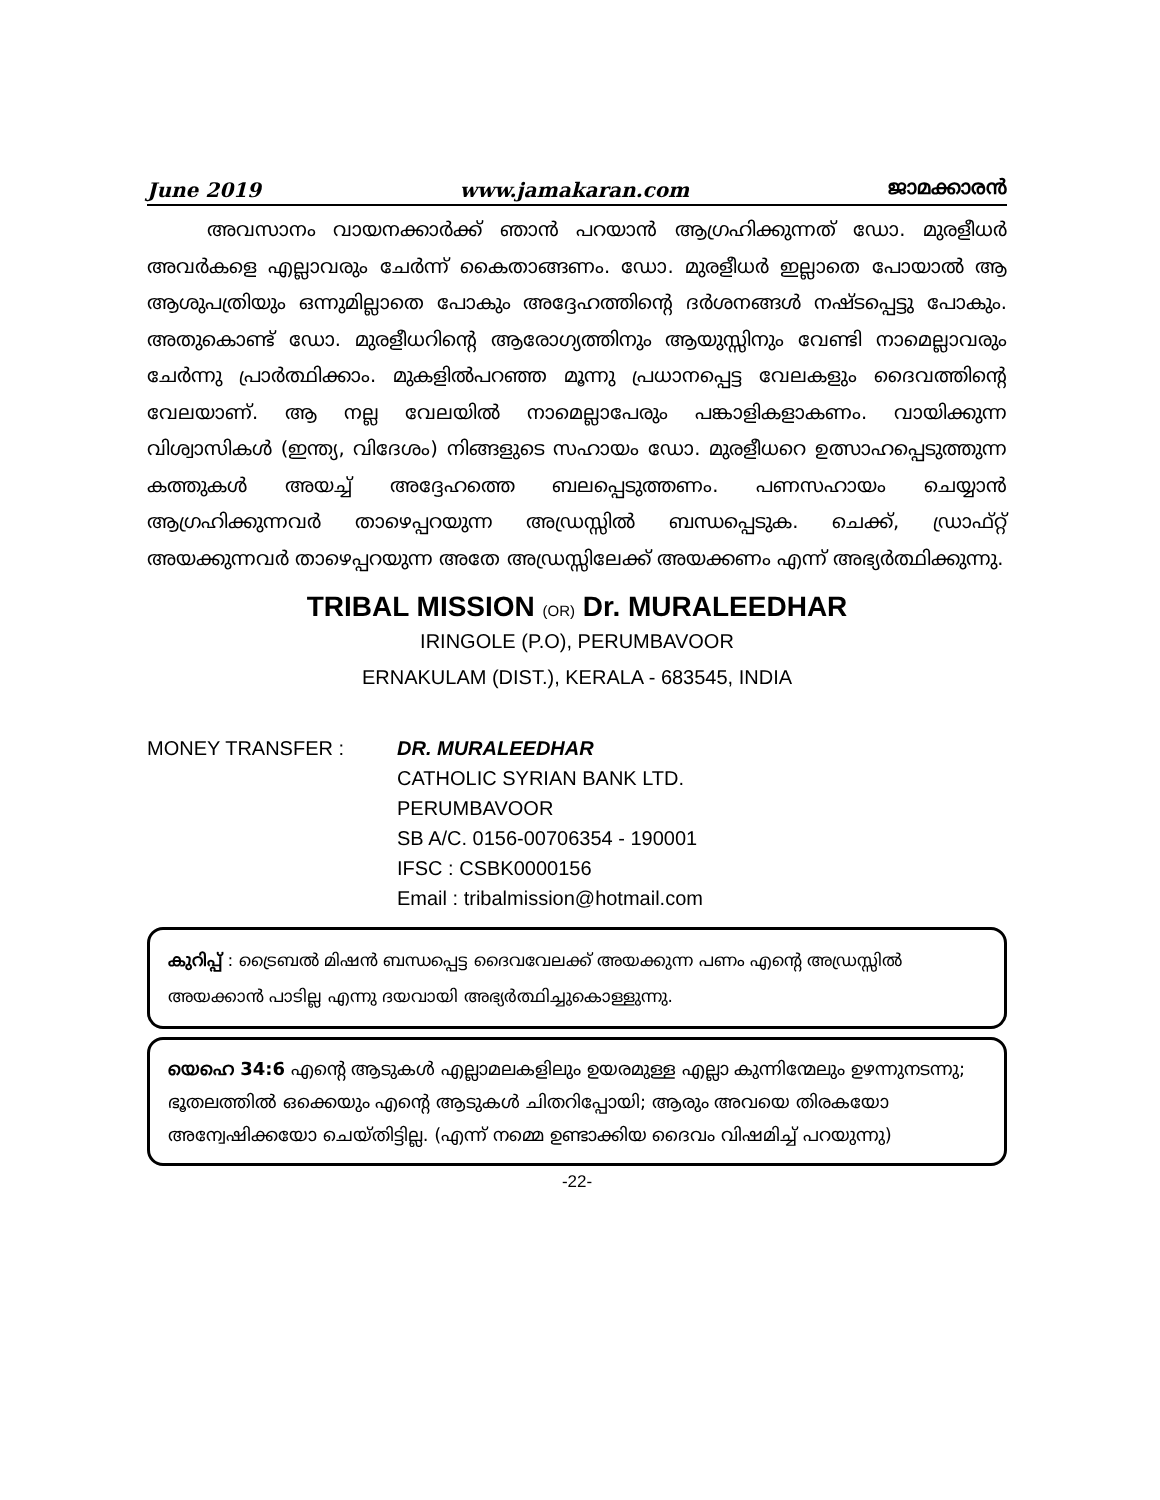June 2019 www.jamakaran.com ജാമക്കാരൻ
അവസാനം വായനക്കാർക്ക് ഞാൻ പറയാൻ ആഗ്രഹിക്കുന്നത് ഡോ. മുരളീധർ അവർകളെ എല്ലാവരും ചേർന്ന് കൈതാങ്ങണം. ഡോ. മുരളീധർ ഇല്ലാതെ പോയാൽ ആ ആശുപത്രിയും ഒന്നുമില്ലാതെ പോകും അദ്ദേഹത്തിന്റെ ദർശനങ്ങൾ നഷ്ടപ്പെട്ടു പോകും. അതുകൊണ്ട് ഡോ. മുരളീധറിന്റെ ആരോഗ്യത്തിനും ആയുസ്സിനും വേണ്ടി നാമെല്ലാവരും ചേർന്നു പ്രാർത്ഥിക്കാം. മുകളിൽപറഞ്ഞ മൂന്നു പ്രധാനപ്പെട്ട വേലകളും ദൈവത്തിന്റെ വേലയാണ്. ആ നല്ല വേലയിൽ നാമെല്ലാപേരും പങ്കാളികളാകണം. വായിക്കുന്ന വിശ്വാസികൾ (ഇന്ത്യ, വിദേശം) നിങ്ങളുടെ സഹായം ഡോ. മുരളീധറെ ഉത്സാഹപ്പെടുത്തുന്ന കത്തുകൾ അയച്ച് അദ്ദേഹത്തെ ബലപ്പെടുത്തണം. പണസഹായം ചെയ്യാൻ ആഗ്രഹിക്കുന്നവർ താഴെപ്പറയുന്ന അഡ്രസ്സിൽ ബന്ധപ്പെടുക. ചെക്ക്, ഡ്രാഫ്റ്റ് അയക്കുന്നവർ താഴെപ്പറയുന്ന അതേ അഡ്രസ്സിലേക്ക് അയക്കണം എന്ന് അഭ്യർത്ഥിക്കുന്നു.
TRIBAL MISSION (OR) Dr. MURALEEDHAR
IRINGOLE (P.O), PERUMBAVOOR
ERNAKULAM (DIST.), KERALA - 683545, INDIA
MONEY TRANSFER : DR. MURALEEDHAR
CATHOLIC SYRIAN BANK LTD.
PERUMBAVOOR
SB A/C. 0156-00706354 - 190001
IFSC : CSBK0000156
Email : tribalmission@hotmail.com
കുറിപ്പ് : ട്രൈബൽ മിഷൻ ബന്ധപ്പെട്ട ദൈവവേലക്ക് അയക്കുന്ന പണം എന്റെ അഡ്രസ്സിൽ അയക്കാൻ പാടില്ല എന്നു ദയവായി അഭ്യർത്ഥിച്ചുകൊള്ളുന്നു.
യെഹെ 34:6 എന്റെ ആടുകൾ എല്ലാമലകളിലും ഉയരമുള്ള എല്ലാ കുന്നിന്മേലും ഉഴന്നുനടന്നു; ഭൂതലത്തിൽ ഒക്കെയും എന്റെ ആടുകൾ ചിതറിപ്പോയി; ആരും അവയെ തിരകയോ അന്വേഷിക്കയോ ചെയ്തിട്ടില്ല. (എന്ന് നമ്മെ ഉണ്ടാക്കിയ ദൈവം വിഷമിച്ച് പറയുന്നു)
-22-